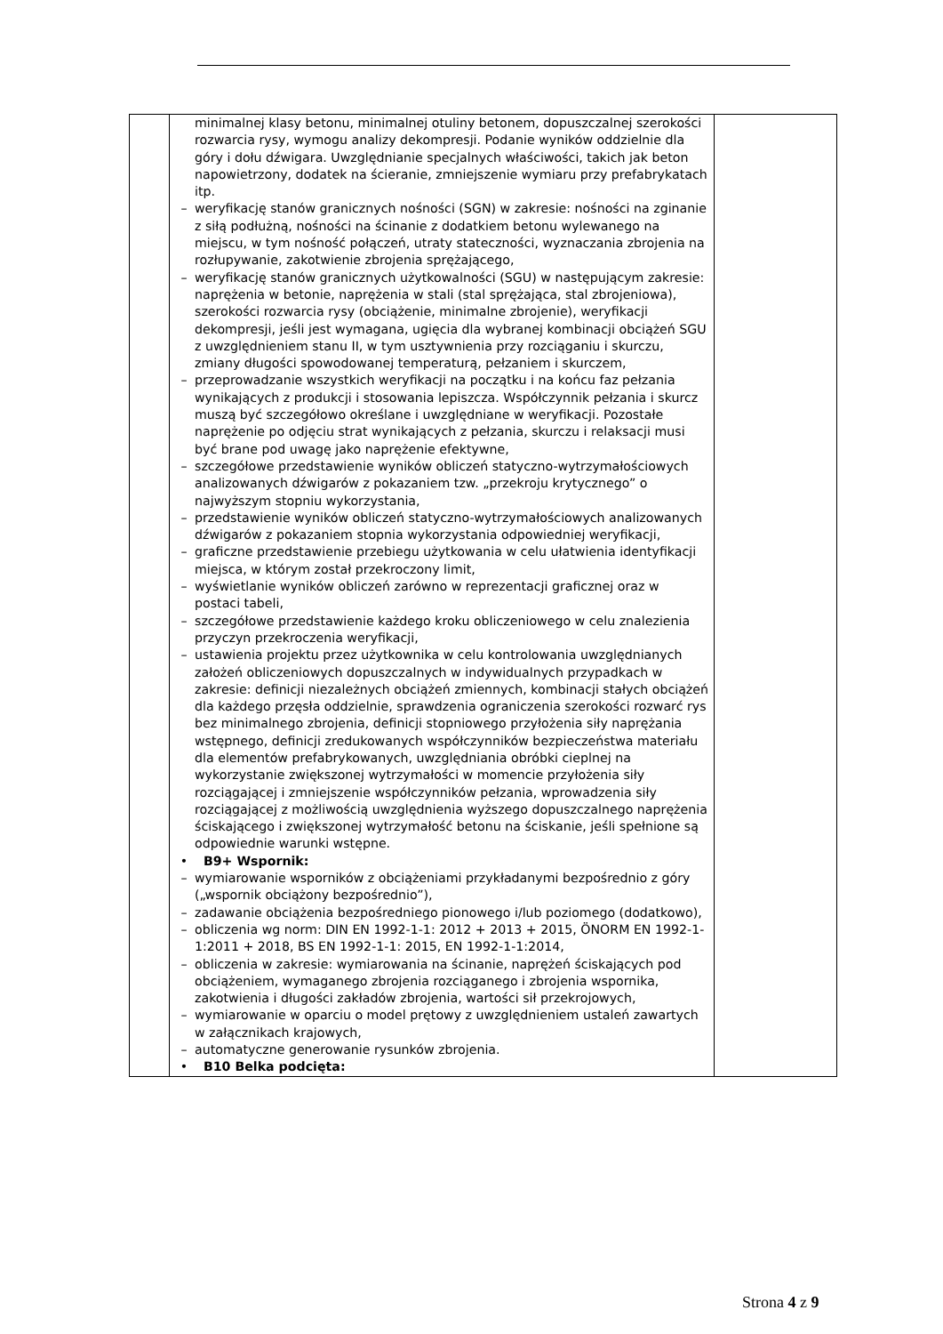| | minimalnej klasy betonu, minimalnej otuliny betonem, dopuszczalnej szerokości rozwarcia rysy, wymogu analizy dekompresji. Podanie wyników oddzielnie dla góry i dołu dźwigara. Uwzględnianie specjalnych właściwości, takich jak beton napowietrzony, dodatek na ścieranie, zmniejszenie wymiaru przy prefabrykatach itp. – weryfikację stanów granicznych nośności (SGN) w zakresie: nośności na zginanie z siłą podłużną, nośności na ścinanie z dodatkiem betonu wylewanego na miejscu, w tym nośność połączeń, utraty stateczności, wyznaczania zbrojenia na rozłupywanie, zakotwienie zbrojenia sprężającego, – weryfikację stanów granicznych użytkowalności (SGU) w następującym zakresie: naprężenia w betonie, naprężenia w stali (stal sprężająca, stal zbrojeniowa), szerokości rozwarcia rysy (obciążenie, minimalne zbrojenie), weryfikacji dekompresji, jeśli jest wymagana, ugięcia dla wybranej kombinacji obciążeń SGU z uwzględnieniem stanu II, w tym usztywnienia przy rozciąganiu i skurczu, zmiany długości spowodowanej temperaturą, pełzaniem i skurczem, – przeprowadzanie wszystkich weryfikacji na początku i na końcu faz pełzania wynikających z produkcji i stosowania lepiszcza. Współczynnik pełzania i skurcz muszą być szczegółowo określane i uwzględniane w weryfikacji. Pozostałe naprężenie po odjęciu strat wynikających z pełzania, skurczu i relaksacji musi być brane pod uwagę jako naprężenie efektywne, – szczegółowe przedstawienie wyników obliczeń statyczno-wytrzymałościowych analizowanych dźwigarów z pokazaniem tzw. „przekroju krytycznego” o najwyższym stopniu wykorzystania, – przedstawienie wyników obliczeń statyczno-wytrzymałościowych analizowanych dźwigarów z pokazaniem stopnia wykorzystania odpowiedniej weryfikacji, – graficzne przedstawienie przebiegu użytkowania w celu ułatwienia identyfikacji miejsca, w którym został przekroczony limit, – wyświetlanie wyników obliczeń zarówno w reprezentacji graficznej oraz w postaci tabeli, – szczegółowe przedstawienie każdego kroku obliczeniowego w celu znalezienia przyczyn przekroczenia weryfikacji, – ustawienia projektu przez użytkownika w celu kontrolowania uwzględnianych założeń obliczeniowych dopuszczalnych w indywidualnych przypadkach w zakresie: definicji niezależnych obciążeń zmiennych, kombinacji stałych obciążeń dla każdego przęsła oddzielnie, sprawdzenia ograniczenia szerokości rozwarć rys bez minimalnego zbrojenia, definicji stopniowego przyłożenia siły naprężania wstępnego, definicji zredukowanych współczynników bezpieczeństwa materiału dla elementów prefabrykowanych, uwzględniania obróbki cieplnej na wykorzystanie zwiększonej wytrzymałości w momencie przyłożenia siły rozciągającej i zmniejszenie współczynników pełzania, wprowadzenia siły rozciągającej z możliwością uwzględnienia wyższego dopuszczalnego naprężenia ściskającego i zwiększonej wytrzymałość betonu na ściskanie, jeśli spełnione są odpowiednie warunki wstępne. • B9+ Wspornik: – wymiarowanie wsporników z obciążeniami przykładanymi bezpośrednio z góry („wspornik obciążony bezpośrednio”), – zadawanie obciążenia bezpośredniego pionowego i/lub poziomego (dodatkowo), – obliczenia wg norm: DIN EN 1992-1-1: 2012 + 2013 + 2015, ÖNORM EN 1992-1-1:2011 + 2018, BS EN 1992-1-1: 2015, EN 1992-1-1:2014, – obliczenia w zakresie: wymiarowania na ścinanie, naprężeń ściskających pod obciążeniem, wymaganego zbrojenia rozciąganego i zbrojenia wspornika, zakotwienia i długości zakładów zbrojenia, wartości sił przekrojowych, – wymiarowanie w oparciu o model prętowy z uwzględnieniem ustaleń zawartych w załącznikach krajowych, – automatyczne generowanie rysunków zbrojenia. • B10 Belka podcięta: | |
Strona 4 z 9